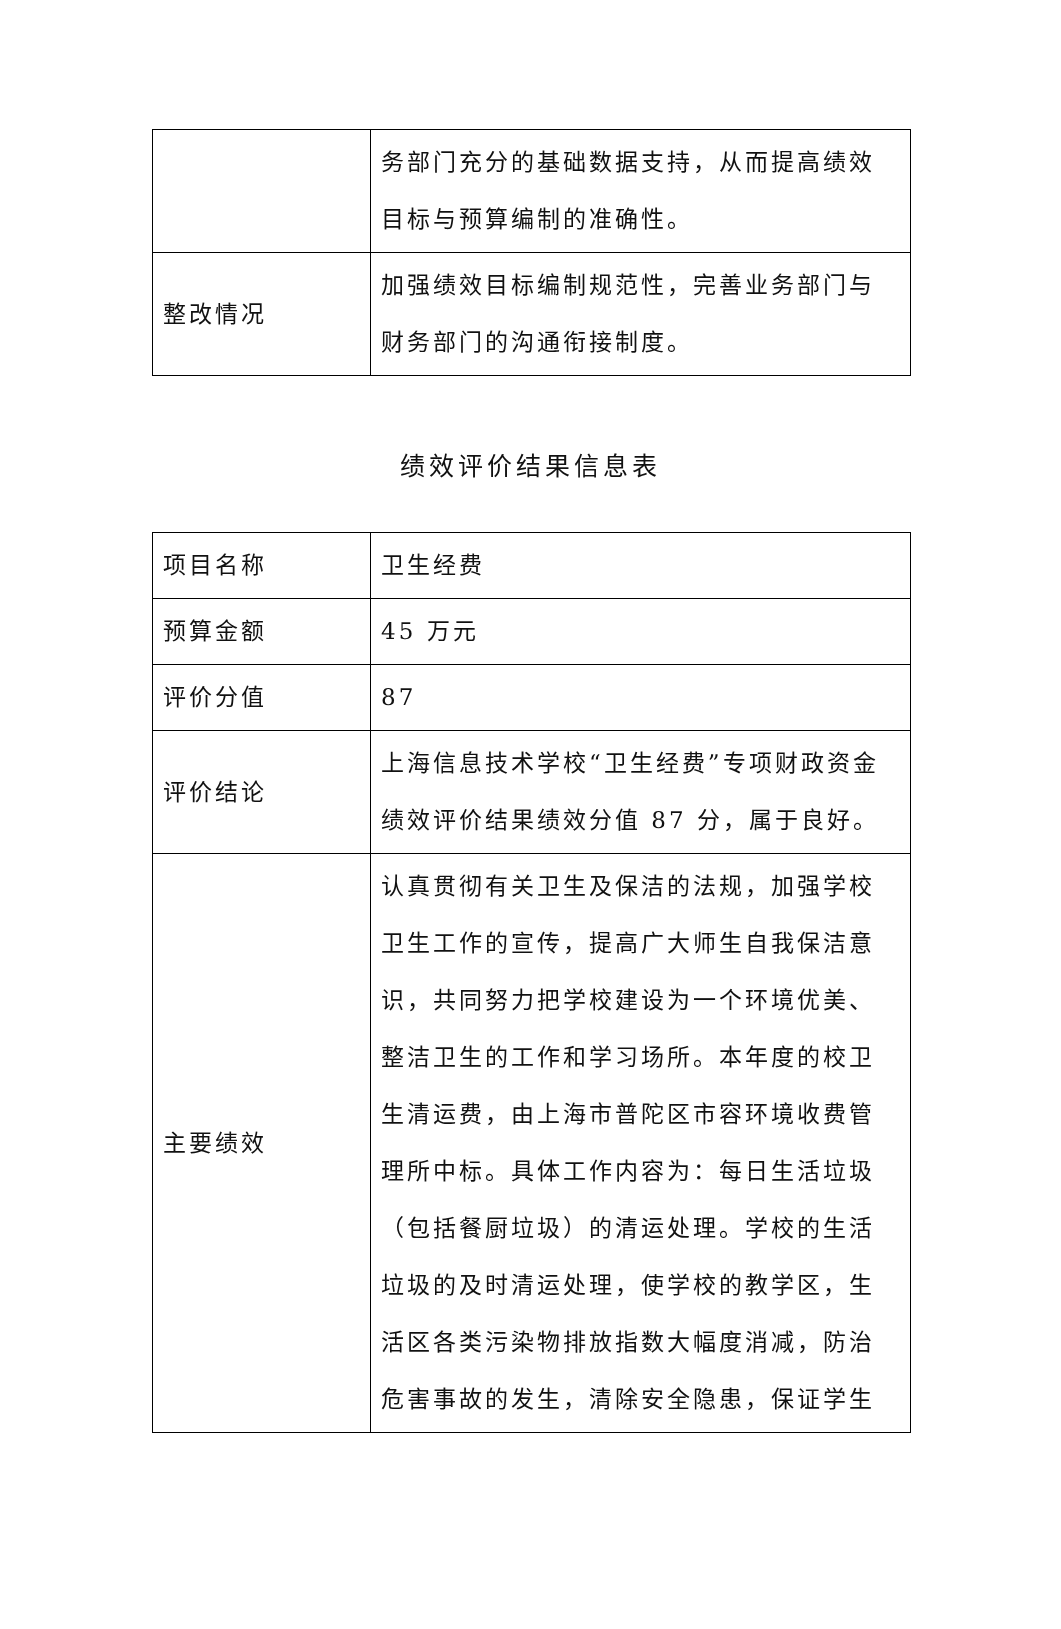| | 务部门充分的基础数据支持，从而提高绩效目标与预算编制的准确性。 |
| 整改情况 | 加强绩效目标编制规范性，完善业务部门与财务部门的沟通衔接制度。 |
绩效评价结果信息表
| 项目名称 | 卫生经费 |
| 预算金额 | 45 万元 |
| 评价分值 | 87 |
| 评价结论 | 上海信息技术学校“卫生经费”专项财政资金绩效评价结果绩效分值 87 分，属于良好。 |
| 主要绩效 | 认真贯彻有关卫生及保洁的法规，加强学校卫生工作的宣传，提高广大师生自我保洁意识，共同努力把学校建设为一个环境优美、整洁卫生的工作和学习场所。本年度的校卫生清运费，由上海市普陀区市容环境收费管理所中标。具体工作内容为：每日生活垃圾（包括餐厨垃圾）的清运处理。学校的生活垃圾的及时清运处理，使学校的教学区，生活区各类污染物排放指数大幅度消减，防治危害事故的发生，清除安全隐患，保证学生 |